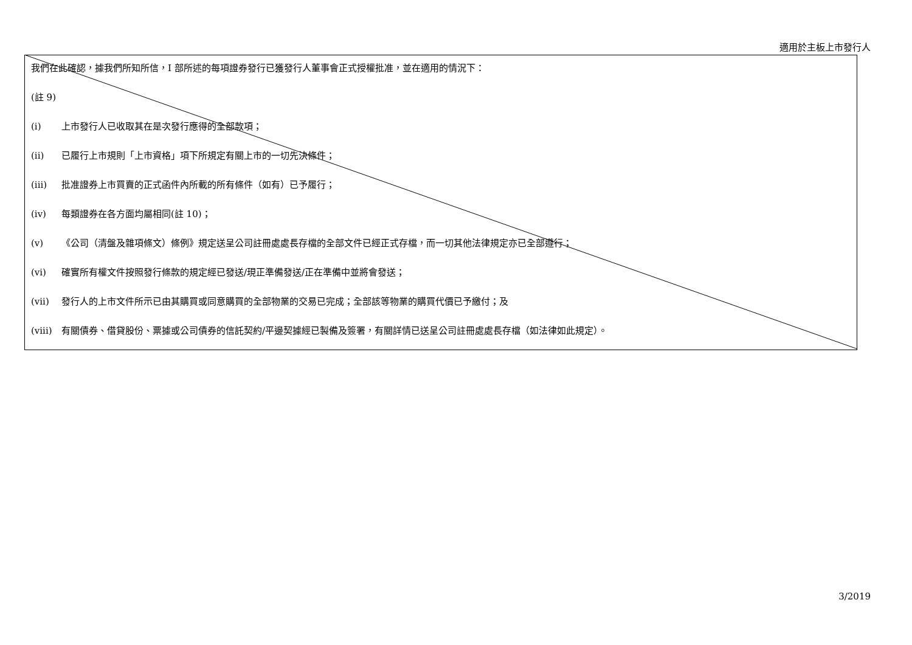適用於主板上市發行人
我們在此確認，據我們所知所信，I 部所述的每項證券發行已獲發行人董事會正式授權批准，並在適用的情況下：
(註 9)
(i) 上市發行人已收取其在是次發行應得的全部款項；
(ii) 已履行上市規則「上市資格」項下所規定有關上市的一切先決條件；
(iii) 批准證券上市買賣的正式函件內所載的所有條件（如有）已予履行；
(iv) 每類證券在各方面均屬相同(註 10)；
(v) 《公司（清盤及雜項條文）條例》規定送呈公司註冊處處長存檔的全部文件已經正式存檔，而一切其他法律規定亦已全部遵行；
(vi) 確實所有權文件按照發行條款的規定經已發送/現正準備發送/正在準備中並將會發送；
(vii) 發行人的上市文件所示已由其購買或同意購買的全部物業的交易已完成；全部該等物業的購買代價已予繳付；及
(viii) 有關債券、借貸股份、票據或公司債券的信託契約/平邊契據經已製備及簽署，有關詳情已送呈公司註冊處處長存檔（如法律如此規定）。
3/2019